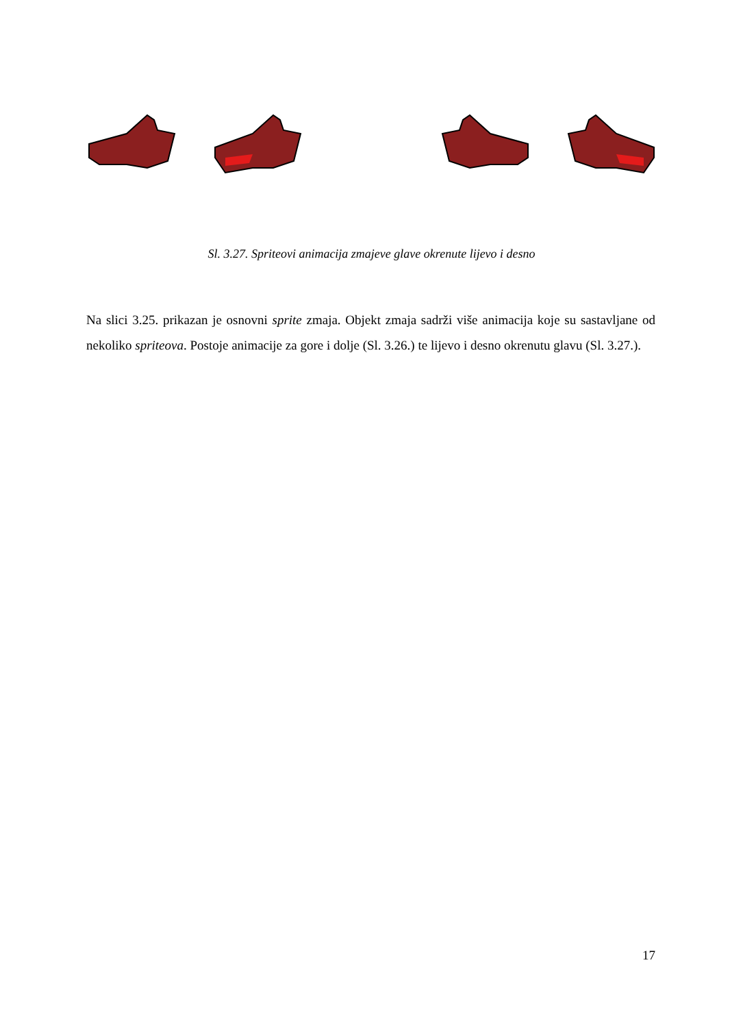Sl. 3.27. Spriteovi animacija zmajeve glave okrenute lijevo i desno
Na slici 3.25. prikazan je osnovni sprite zmaja. Objekt zmaja sadrži više animacija koje su sastavljane od nekoliko spriteova. Postoje animacije za gore i dolje (Sl. 3.26.) te lijevo i desno okrenutu glavu (Sl. 3.27.).
17